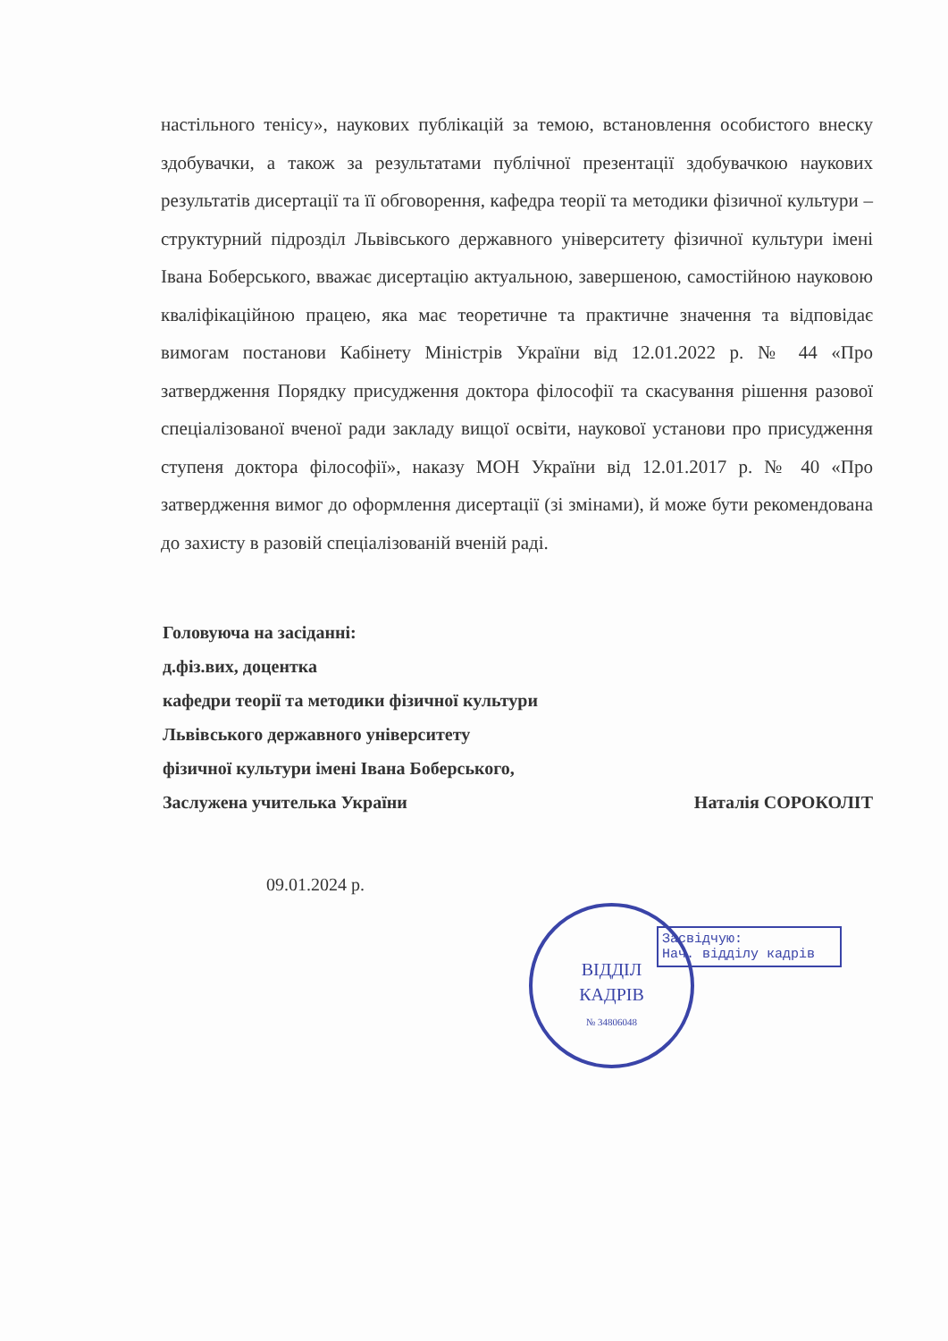настільного тенісу», наукових публікацій за темою, встановлення особистого внеску здобувачки, а також за результатами публічної презентації здобувачкою наукових результатів дисертації та її обговорення, кафедра теорії та методики фізичної культури – структурний підрозділ Львівського державного університету фізичної культури імені Івана Боберського, вважає дисертацію актуальною, завершеною, самостійною науковою кваліфікаційною працею, яка має теоретичне та практичне значення та відповідає вимогам постанови Кабінету Міністрів України від 12.01.2022 р. № 44 «Про затвердження Порядку присудження доктора філософії та скасування рішення разової спеціалізованої вченої ради закладу вищої освіти, наукової установи про присудження ступеня доктора філософії», наказу МОН України від 12.01.2017 р. № 40 «Про затвердження вимог до оформлення дисертації (зі змінами), й може бути рекомендована до захисту в разовій спеціалізованій вченій раді.
Головуюча на засіданні:
д.фіз.вих, доцентка
кафедри теорії та методики фізичної культури
Львівського державного університету
фізичної культури імені Івана Боберського,
Заслужена учителька України Наталія СОРОКОЛІТ
09.01.2024 р.
ВІДДІЛ
КАДРІВ
№ 34806048
Засвідчую:
Нач. відділу кадрів